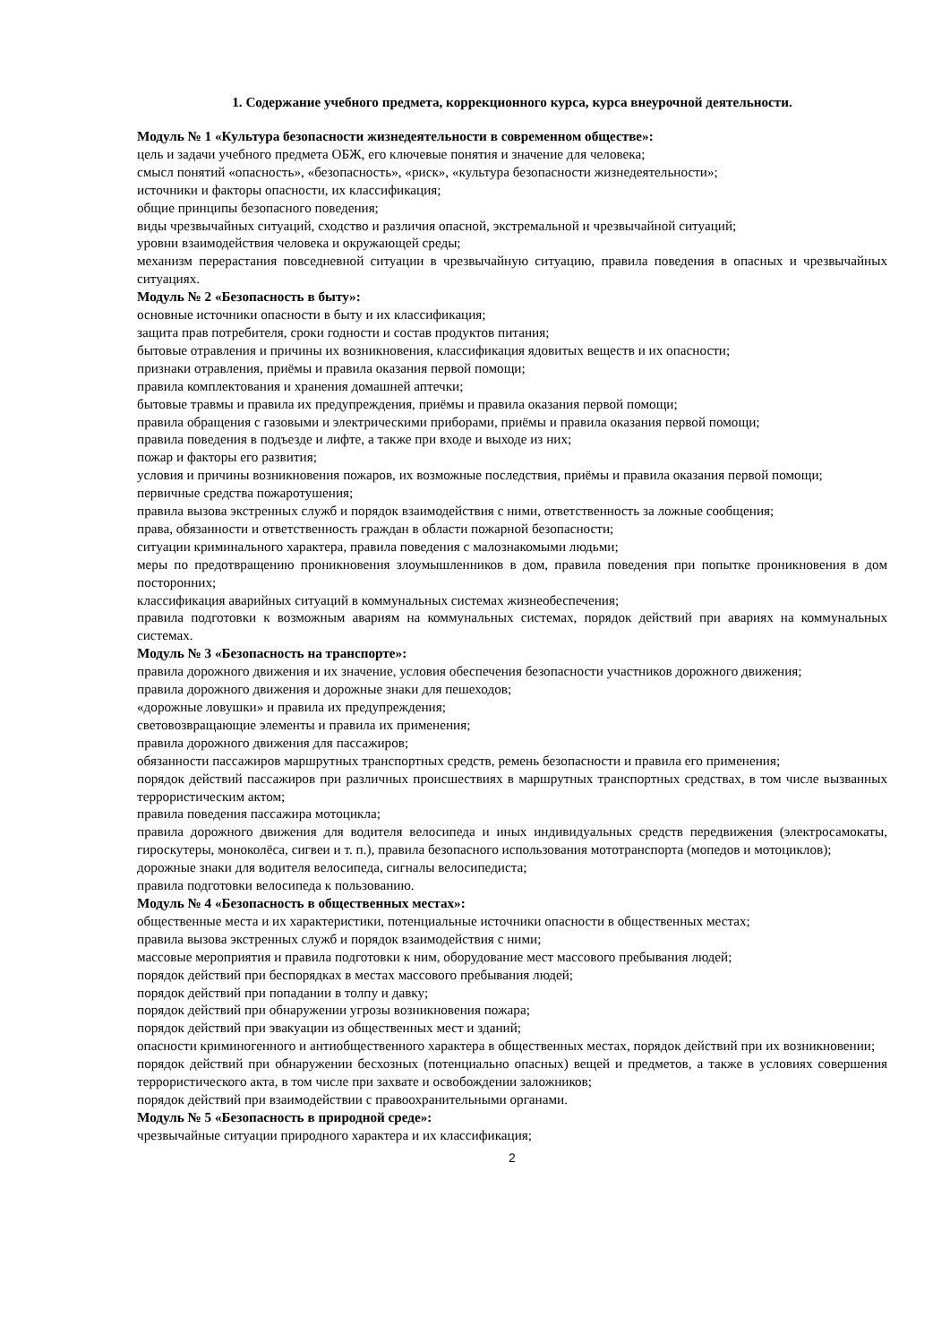1. Содержание учебного предмета, коррекционного курса, курса внеурочной деятельности.
Модуль № 1 «Культура безопасности жизнедеятельности в современном обществе»:
цель и задачи учебного предмета ОБЖ, его ключевые понятия и значение для человека;
смысл понятий «опасность», «безопасность», «риск», «культура безопасности жизнедеятельности»;
источники и факторы опасности, их классификация;
общие принципы безопасного поведения;
виды чрезвычайных ситуаций, сходство и различия опасной, экстремальной и чрезвычайной ситуаций;
уровни взаимодействия человека и окружающей среды;
механизм перерастания повседневной ситуации в чрезвычайную ситуацию, правила поведения в опасных и чрезвычайных ситуациях.
Модуль № 2 «Безопасность в быту»:
основные источники опасности в быту и их классификация;
защита прав потребителя, сроки годности и состав продуктов питания;
бытовые отравления и причины их возникновения, классификация ядовитых веществ и их опасности;
признаки отравления, приёмы и правила оказания первой помощи;
правила комплектования и хранения домашней аптечки;
бытовые травмы и правила их предупреждения, приёмы и правила оказания первой помощи;
правила обращения с газовыми и электрическими приборами, приёмы и правила оказания первой помощи;
правила поведения в подъезде и лифте, а также при входе и выходе из них;
пожар и факторы его развития;
условия и причины возникновения пожаров, их возможные последствия, приёмы и правила оказания первой помощи;
первичные средства пожаротушения;
правила вызова экстренных служб и порядок взаимодействия с ними, ответственность за ложные сообщения;
права, обязанности и ответственность граждан в области пожарной безопасности;
ситуации криминального характера, правила поведения с малознакомыми людьми;
меры по предотвращению проникновения злоумышленников в дом, правила поведения при попытке проникновения в дом посторонних;
классификация аварийных ситуаций в коммунальных системах жизнеобеспечения;
правила подготовки к возможным авариям на коммунальных системах, порядок действий при авариях на коммунальных системах.
Модуль № 3 «Безопасность на транспорте»:
правила дорожного движения и их значение, условия обеспечения безопасности участников дорожного движения;
правила дорожного движения и дорожные знаки для пешеходов;
«дорожные ловушки» и правила их предупреждения;
световозвращающие элементы и правила их применения;
правила дорожного движения для пассажиров;
обязанности пассажиров маршрутных транспортных средств, ремень безопасности и правила его применения;
порядок действий пассажиров при различных происшествиях в маршрутных транспортных средствах, в том числе вызванных террористическим актом;
правила поведения пассажира мотоцикла;
правила дорожного движения для водителя велосипеда и иных индивидуальных средств передвижения (электросамокаты, гироскутеры, моноколёса, сигвеи и т. п.), правила безопасного использования мототранспорта (мопедов и мотоциклов);
дорожные знаки для водителя велосипеда, сигналы велосипедиста;
правила подготовки велосипеда к пользованию.
Модуль № 4 «Безопасность в общественных местах»:
общественные места и их характеристики, потенциальные источники опасности в общественных местах;
правила вызова экстренных служб и порядок взаимодействия с ними;
массовые мероприятия и правила подготовки к ним, оборудование мест массового пребывания людей;
порядок действий при беспорядках в местах массового пребывания людей;
порядок действий при попадании в толпу и давку;
порядок действий при обнаружении угрозы возникновения пожара;
порядок действий при эвакуации из общественных мест и зданий;
опасности криминогенного и антиобщественного характера в общественных местах, порядок действий при их возникновении;
порядок действий при обнаружении бесхозных (потенциально опасных) вещей и предметов, а также в условиях совершения террористического акта, в том числе при захвате и освобождении заложников;
порядок действий при взаимодействии с правоохранительными органами.
Модуль № 5 «Безопасность в природной среде»:
чрезвычайные ситуации природного характера и их классификация;
2